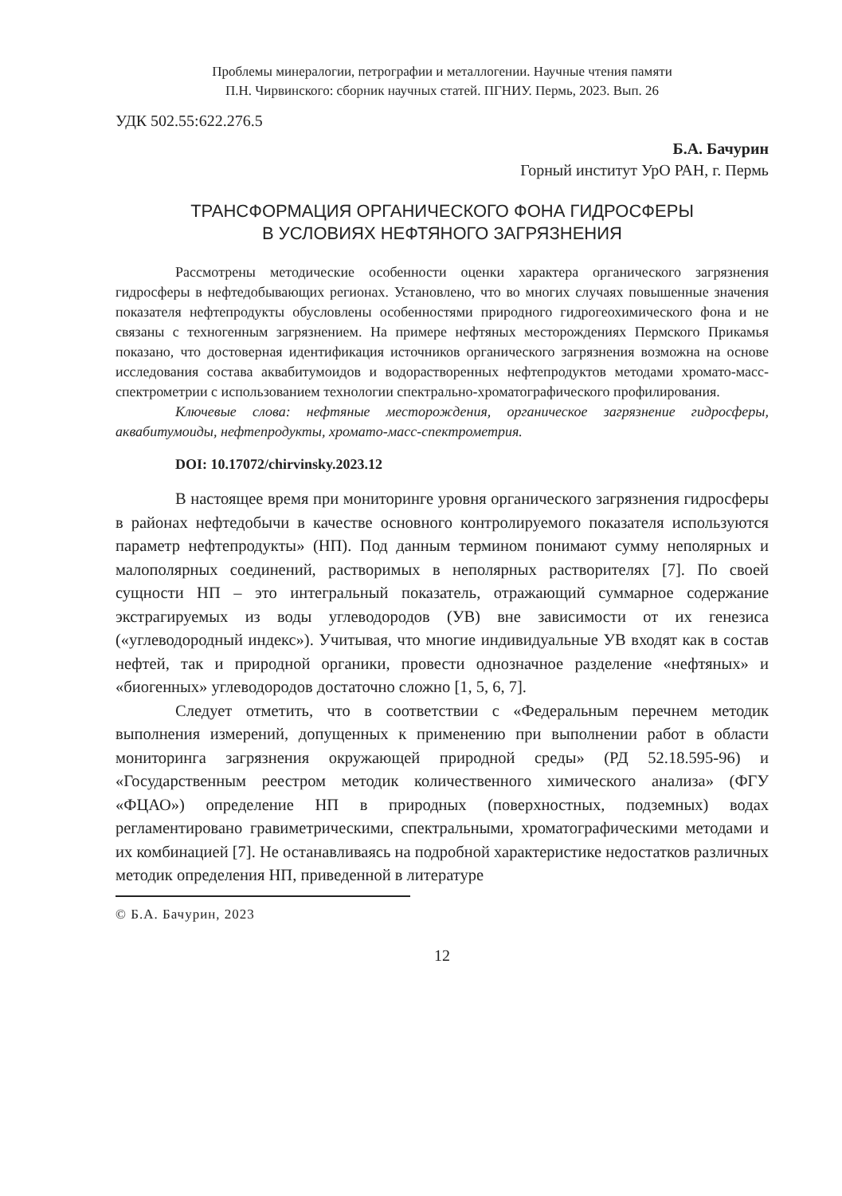Проблемы минералогии, петрографии и металлогении. Научные чтения памяти
П.Н. Чирвинского: сборник научных статей. ПГНИУ. Пермь, 2023. Вып. 26
УДК 502.55:622.276.5
Б.А. Бачурин
Горный институт УрО РАН, г. Пермь
ТРАНСФОРМАЦИЯ ОРГАНИЧЕСКОГО ФОНА ГИДРОСФЕРЫ
В УСЛОВИЯХ НЕФТЯНОГО ЗАГРЯЗНЕНИЯ
Рассмотрены методические особенности оценки характера органического загрязнения гидросферы в нефтедобывающих регионах. Установлено, что во многих случаях повышенные значения показателя нефтепродукты обусловлены особенностями природного гидрогеохимического фона и не связаны с техногенным загрязнением. На примере нефтяных месторождениях Пермского Прикамья показано, что достоверная идентификация источников органического загрязнения возможна на основе исследования состава аквабитумоидов и водорастворенных нефтепродуктов методами хромато-масс-спектрометрии с использованием технологии спектрально-хроматографического профилирования.
Ключевые слова: нефтяные месторождения, органическое загрязнение гидросферы, аквабитумоиды, нефтепродукты, хромато-масс-спектрометрия.
DOI: 10.17072/chirvinsky.2023.12
В настоящее время при мониторинге уровня органического загрязнения гидросферы в районах нефтедобычи в качестве основного контролируемого показателя используются параметр нефтепродукты» (НП). Под данным термином понимают сумму неполярных и малополярных соединений, растворимых в неполярных растворителях [7]. По своей сущности НП – это интегральный показатель, отражающий суммарное содержание экстрагируемых из воды углеводородов (УВ) вне зависимости от их генезиса («углеводородный индекс»). Учитывая, что многие индивидуальные УВ входят как в состав нефтей, так и природной органики, провести однозначное разделение «нефтяных» и «биогенных» углеводородов достаточно сложно [1, 5, 6, 7].
Следует отметить, что в соответствии с «Федеральным перечнем методик выполнения измерений, допущенных к применению при выполнении работ в области мониторинга загрязнения окружающей природной среды» (РД 52.18.595-96) и «Государственным реестром методик количественного химического анализа» (ФГУ «ФЦАО») определение НП в природных (поверхностных, подземных) водах регламентировано гравиметрическими, спектральными, хроматографическими методами и их комбинацией [7]. Не останавливаясь на подробной характеристике недостатков различных методик определения НП, приведенной в литературе
© Б.А. Бачурин, 2023
12